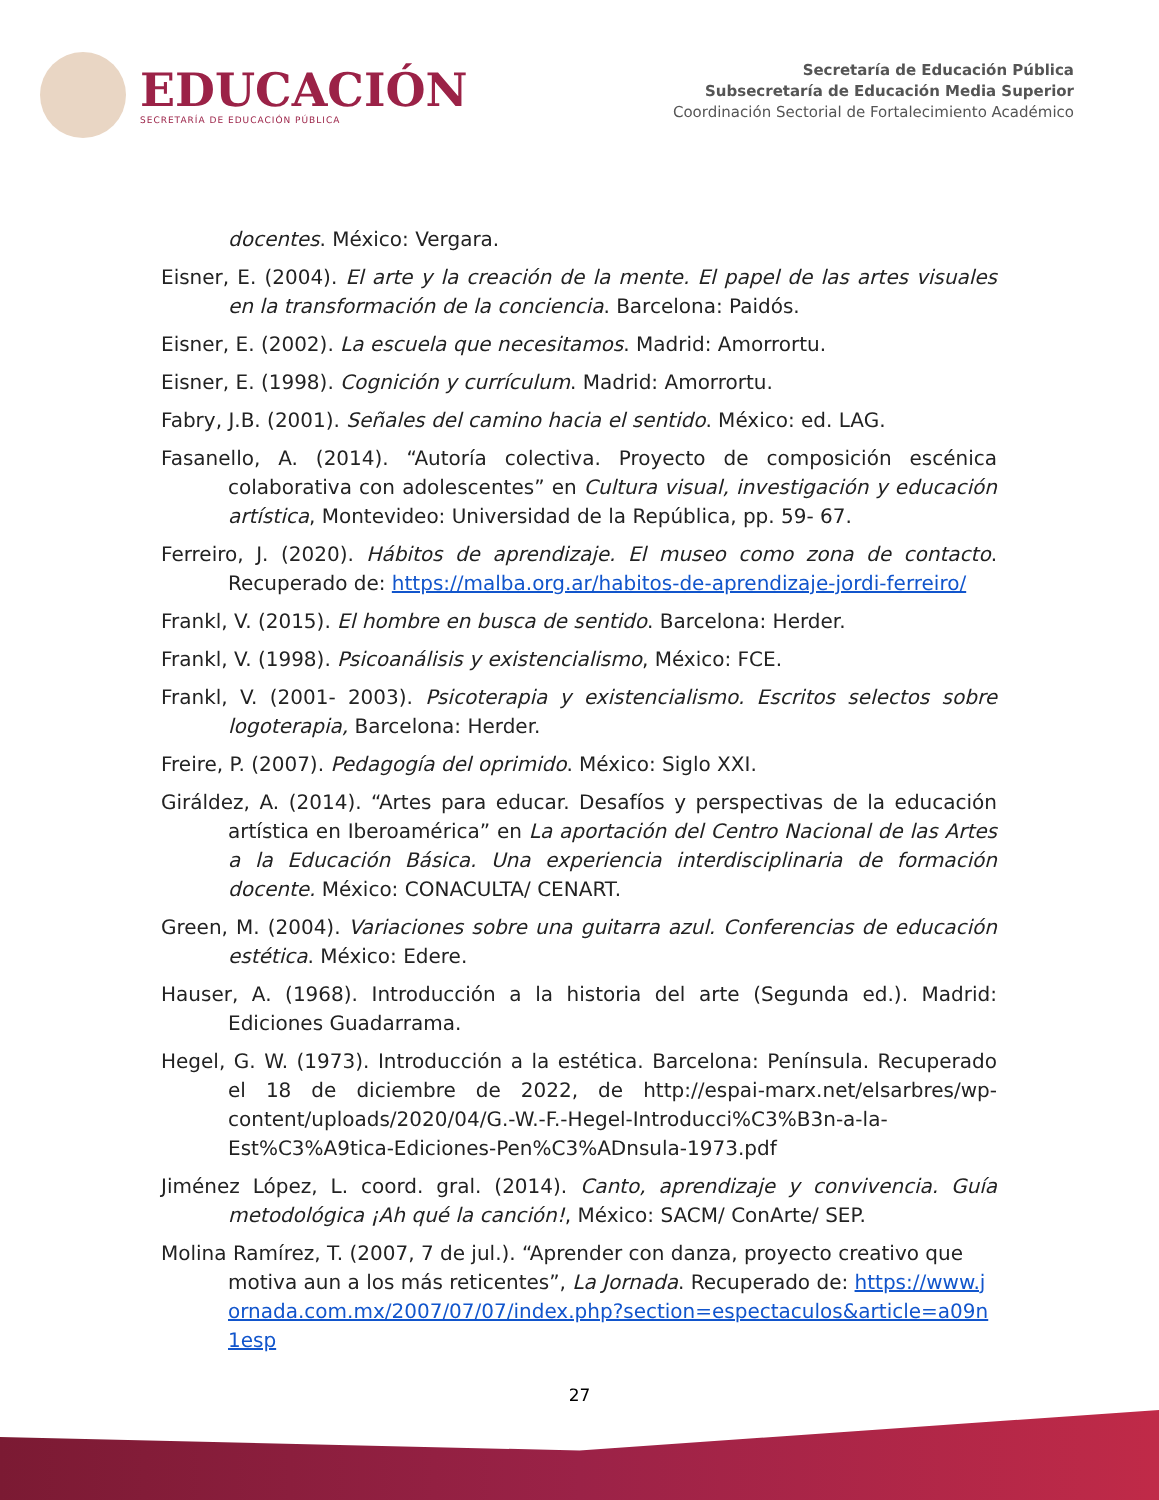EDUCACIÓN
SECRETARÍA DE EDUCACIÓN PÚBLICA
Secretaría de Educación Pública
Subsecretaría de Educación Media Superior
Coordinación Sectorial de Fortalecimiento Académico
docentes. México: Vergara.
Eisner, E. (2004). El arte y la creación de la mente. El papel de las artes visuales en la transformación de la conciencia. Barcelona: Paidós.
Eisner, E. (2002). La escuela que necesitamos. Madrid: Amorrortu.
Eisner, E. (1998). Cognición y currículum. Madrid: Amorrortu.
Fabry, J.B. (2001). Señales del camino hacia el sentido. México: ed. LAG.
Fasanello, A. (2014). “Autoría colectiva. Proyecto de composición escénica colaborativa con adolescentes” en Cultura visual, investigación y educación artística, Montevideo: Universidad de la República, pp. 59- 67.
Ferreiro, J. (2020). Hábitos de aprendizaje. El museo como zona de contacto. Recuperado de: https://malba.org.ar/habitos-de-aprendizaje-jordi-ferreiro/
Frankl, V. (2015). El hombre en busca de sentido. Barcelona: Herder.
Frankl, V. (1998). Psicoanálisis y existencialismo, México: FCE.
Frankl, V. (2001- 2003). Psicoterapia y existencialismo. Escritos selectos sobre logoterapia, Barcelona: Herder.
Freire, P. (2007). Pedagogía del oprimido. México: Siglo XXI.
Giráldez, A. (2014). “Artes para educar. Desafíos y perspectivas de la educación artística en Iberoamérica” en La aportación del Centro Nacional de las Artes a la Educación Básica. Una experiencia interdisciplinaria de formación docente. México: CONACULTA/ CENART.
Green, M. (2004). Variaciones sobre una guitarra azul. Conferencias de educación estética. México: Edere.
Hauser, A. (1968). Introducción a la historia del arte (Segunda ed.). Madrid: Ediciones Guadarrama.
Hegel, G. W. (1973). Introducción a la estética. Barcelona: Península. Recuperado el 18 de diciembre de 2022, de http://espai-marx.net/elsarbres/wp-content/uploads/2020/04/G.-W.-F.-Hegel-Introducci%C3%B3n-a-la-Est%C3%A9tica-Ediciones-Pen%C3%ADnsula-1973.pdf
Jiménez López, L. coord. gral. (2014). Canto, aprendizaje y convivencia. Guía metodológica ¡Ah qué la canción!, México: SACM/ ConArte/ SEP.
Molina Ramírez, T. (2007, 7 de jul.). “Aprender con danza, proyecto creativo que motiva aun a los más reticentes”, La Jornada. Recuperado de: https://www.jornada.com.mx/2007/07/07/index.php?section=espectaculos&article=a09n1esp
27